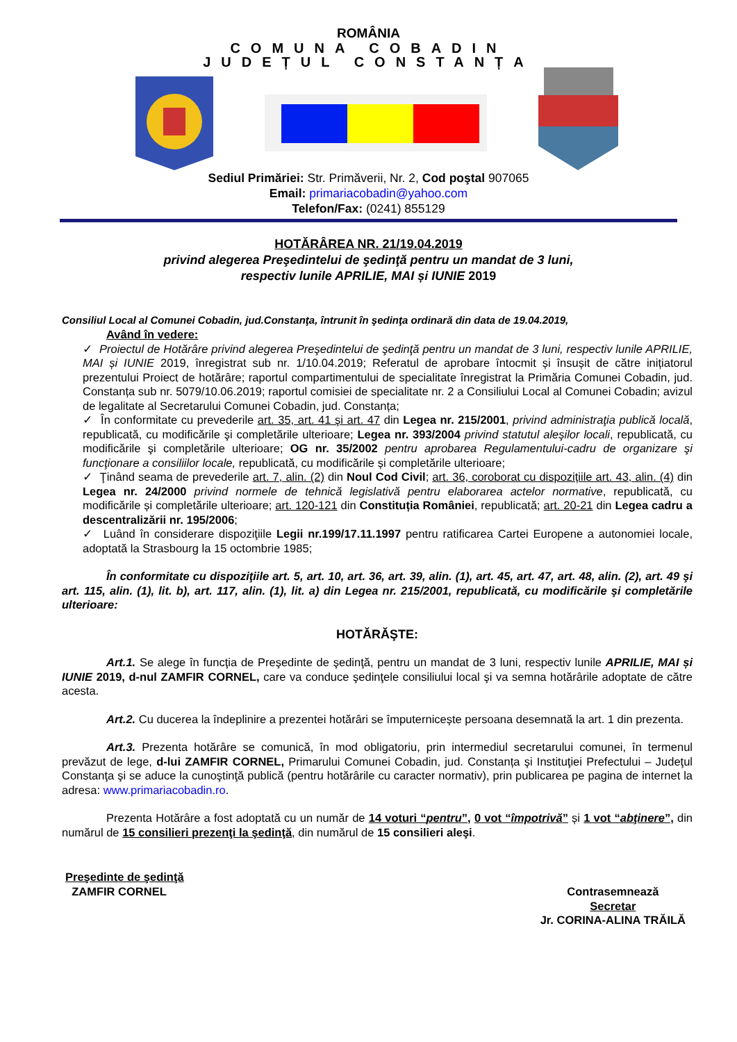ROMÂNIA
COMUNA COBADIN
JUDEȚUL CONSTANȚA
Sediul Primăriei: Str. Primăverii, Nr. 2, Cod poştal 907065
Email: primariacobadin@yahoo.com
Telefon/Fax: (0241) 855129
HOTĂRÂREA NR. 21/19.04.2019
privind alegerea Preşedintelui de şedinţă pentru un mandat de 3 luni,
respectiv lunile APRILIE, MAI și IUNIE 2019
Consiliul Local al Comunei Cobadin, jud.Constanţa, întrunit în şedinţa ordinară din data de 19.04.2019,
Având în vedere:
✓ Proiectul de Hotărâre privind alegerea Preşedintelui de şedinţă pentru un mandat de 3 luni, respectiv lunile APRILIE, MAI și IUNIE 2019, înregistrat sub nr. 1/10.04.2019; Referatul de aprobare întocmit și însușit de către inițiatorul prezentului Proiect de hotărâre; raportul compartimentului de specialitate înregistrat la Primăria Comunei Cobadin, jud. Constanța sub nr. 5079/10.06.2019; raportul comisiei de specialitate nr. 2 a Consiliului Local al Comunei Cobadin; avizul de legalitate al Secretarului Comunei Cobadin, jud. Constanța;
✓ În conformitate cu prevederile art. 35, art. 41 şi art. 47 din Legea nr. 215/2001, privind administraţia publică locală, republicată, cu modificările şi completările ulterioare; Legea nr. 393/2004 privind statutul aleşilor locali, republicată, cu modificările şi completările ulterioare; OG nr. 35/2002 pentru aprobarea Regulamentului-cadru de organizare şi funcţionare a consiliilor locale, republicată, cu modificările și completările ulterioare;
✓ Ţinând seama de prevederile art. 7, alin. (2) din Noul Cod Civil; art. 36, coroborat cu dispozițiile art. 43, alin. (4) din Legea nr. 24/2000 privind normele de tehnică legislativă pentru elaborarea actelor normative, republicată, cu modificările și completările ulterioare; art. 120-121 din Constituția României, republicată; art. 20-21 din Legea cadru a descentralizării nr. 195/2006;
✓ Luând în considerare dispoziţiile Legii nr.199/17.11.1997 pentru ratificarea Cartei Europene a autonomiei locale, adoptată la Strasbourg la 15 octombrie 1985;
În conformitate cu dispoziţiile art. 5, art. 10, art. 36, art. 39, alin. (1), art. 45, art. 47, art. 48, alin. (2), art. 49 şi art. 115, alin. (1), lit. b), art. 117, alin. (1), lit. a) din Legea nr. 215/2001, republicată, cu modificările şi completările ulterioare:
HOTĂRĂŞTE:
Art.1. Se alege în funcţia de Preşedinte de şedinţă, pentru un mandat de 3 luni, respectiv lunile APRILIE, MAI și IUNIE 2019, d-nul ZAMFIR CORNEL, care va conduce şedinţele consiliului local şi va semna hotărârile adoptate de către acesta.
Art.2. Cu ducerea la îndeplinire a prezentei hotărâri se împuternicește persoana desemnată la art. 1 din prezenta.
Art.3. Prezenta hotărâre se comunică, în mod obligatoriu, prin intermediul secretarului comunei, în termenul prevăzut de lege, d-lui ZAMFIR CORNEL, Primarului Comunei Cobadin, jud. Constanța şi Instituţiei Prefectului – Judeţul Constanţa şi se aduce la cunoştinţă publică (pentru hotărârile cu caracter normativ), prin publicarea pe pagina de internet la adresa: www.primariacobadin.ro.
Prezenta Hotărâre a fost adoptată cu un număr de 14 voturi “pentru”, 0 vot “împotrivă” și 1 vot “abţinere”, din numărul de 15 consilieri prezenţi la şedinţă, din numărul de 15 consilieri aleşi.
Preşedinte de şedinţă
ZAMFIR CORNEL
Contrasemnează
Secretar
Jr. CORINA-ALINA TRĂILĂ